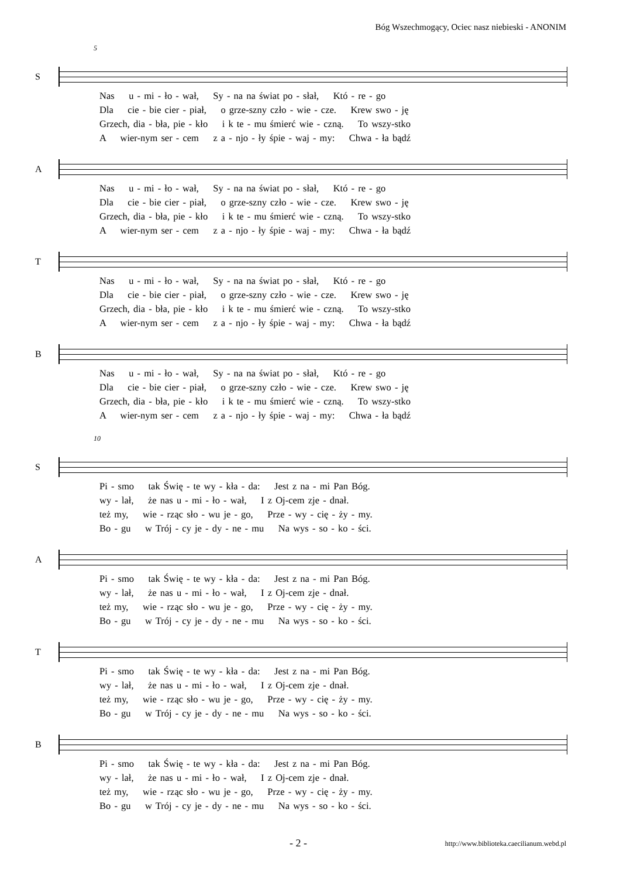Bóg Wszechmogący, Ociec nasz niebieski - ANONIM
5
S
Nas u - mi - ło - wał, Sy - na na świat po - słał, Któ - re - go
Dla cie - bie cier - piał, o grze-szny czło - wie - cze. Krew swo - ję
Grzech, dia - bła, pie - kło i k te - mu śmierć wie - czną. To wszy-stko
A wier-nym ser - cem z a - njo - ły śpie - waj - my: Chwa - ła bądź
A
Nas u - mi - ło - wał, Sy - na na świat po - słał, Któ - re - go
Dla cie - bie cier - piał, o grze-szny czło - wie - cze. Krew swo - ję
Grzech, dia - bła, pie - kło i k te - mu śmierć wie - czną. To wszy-stko
A wier-nym ser - cem z a - njo - ły śpie - waj - my: Chwa - ła bądź
T
Nas u - mi - ło - wał, Sy - na na świat po - słał, Któ - re - go
Dla cie - bie cier - piał, o grze-szny czło - wie - cze. Krew swo - ję
Grzech, dia - bła, pie - kło i k te - mu śmierć wie - czną. To wszy-stko
A wier-nym ser - cem z a - njo - ły śpie - waj - my: Chwa - ła bądź
B
Nas u - mi - ło - wał, Sy - na na świat po - słał, Któ - re - go
Dla cie - bie cier - piał, o grze-szny czło - wie - cze. Krew swo - ję
Grzech, dia - bła, pie - kło i k te - mu śmierć wie - czną. To wszy-stko
A wier-nym ser - cem z a - njo - ły śpie - waj - my: Chwa - ła bądź
10
S
Pi - smo tak Świę - te wy - kła - da: Jest z na - mi Pan Bóg.
wy - lał, że nas u - mi - ło - wał, I z Oj-cem zje - dnał.
też my, wie - rząc sło - wu je - go, Prze - wy - cię - ży - my.
Bo - gu w Trój - cy je - dy - ne - mu Na wys - so - ko - ści.
A
Pi - smo tak Świę - te wy - kła - da: Jest z na - mi Pan Bóg.
wy - lał, że nas u - mi - ło - wał, I z Oj-cem zje - dnał.
też my, wie - rząc sło - wu je - go, Prze - wy - cię - ży - my.
Bo - gu w Trój - cy je - dy - ne - mu Na wys - so - ko - ści.
T
Pi - smo tak Świę - te wy - kła - da: Jest z na - mi Pan Bóg.
wy - lał, że nas u - mi - ło - wał, I z Oj-cem zje - dnał.
też my, wie - rząc sło - wu je - go, Prze - wy - cię - ży - my.
Bo - gu w Trój - cy je - dy - ne - mu Na wys - so - ko - ści.
B
Pi - smo tak Świę - te wy - kła - da: Jest z na - mi Pan Bóg.
wy - lał, że nas u - mi - ło - wał, I z Oj-cem zje - dnał.
też my, wie - rząc sło - wu je - go, Prze - wy - cię - ży - my.
Bo - gu w Trój - cy je - dy - ne - mu Na wys - so - ko - ści.
- 2 - http://www.biblioteka.caecilianum.webd.pl